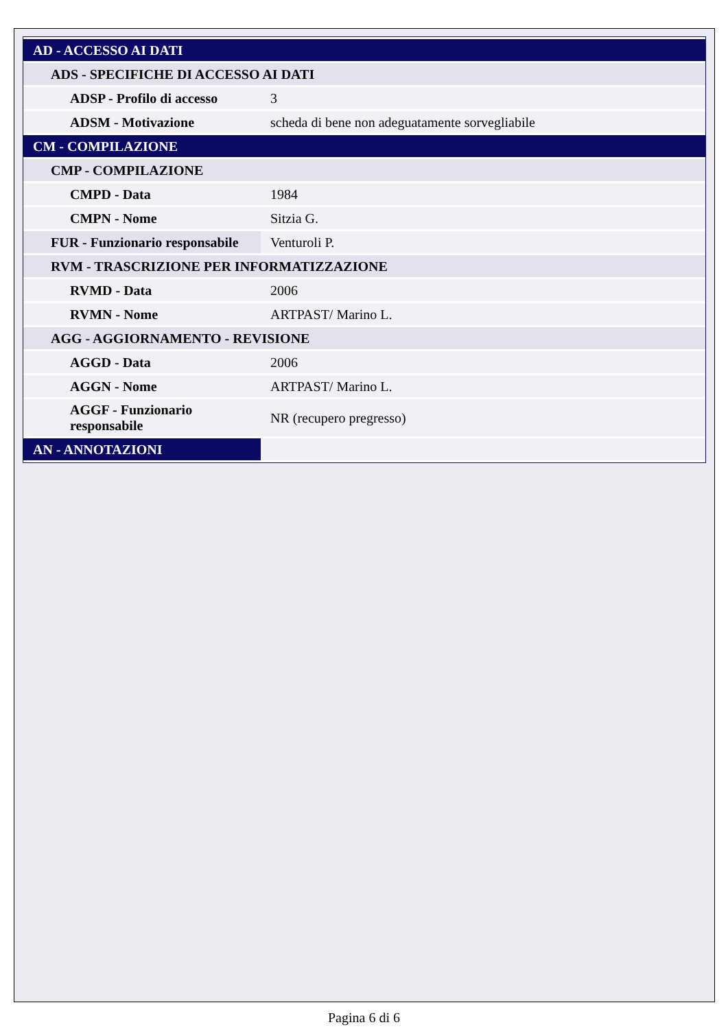| AD - ACCESSO AI DATI | |
| ADS - SPECIFICHE DI ACCESSO AI DATI | |
| ADSP - Profilo di accesso | 3 |
| ADSM - Motivazione | scheda di bene non adeguatamente sorvegliabile |
| CM - COMPILAZIONE | |
| CMP - COMPILAZIONE | |
| CMPD - Data | 1984 |
| CMPN - Nome | Sitzia G. |
| FUR - Funzionario responsabile | Venturoli P. |
| RVM - TRASCRIZIONE PER INFORMATIZZAZIONE | |
| RVMD - Data | 2006 |
| RVMN - Nome | ARTPAST/ Marino L. |
| AGG - AGGIORNAMENTO - REVISIONE | |
| AGGD - Data | 2006 |
| AGGN - Nome | ARTPAST/ Marino L. |
| AGGF - Funzionario responsabile | NR (recupero pregresso) |
| AN - ANNOTAZIONI | |
Pagina 6 di 6